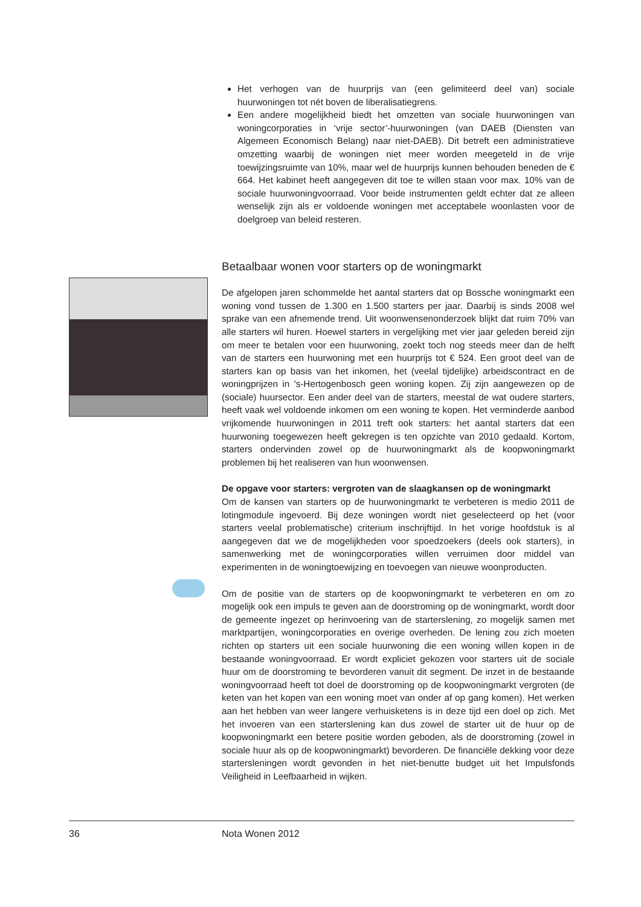Het verhogen van de huurprijs van (een gelimiteerd deel van) sociale huurwoningen tot nét boven de liberalisatiegrens.
Een andere mogelijkheid biedt het omzetten van sociale huurwoningen van woningcorporaties in ‘vrije sector’-huurwoningen (van DAEB (Diensten van Algemeen Economisch Belang) naar niet-DAEB). Dit betreft een administratieve omzetting waarbij de woningen niet meer worden meegeteld in de vrije toewijzingsruimte van 10%, maar wel de huurprijs kunnen behouden beneden de € 664. Het kabinet heeft aangegeven dit toe te willen staan voor max. 10% van de sociale huurwoningvoorraad. Voor beide instrumenten geldt echter dat ze alleen wenselijk zijn als er voldoende woningen met acceptabele woonlasten voor de doelgroep van beleid resteren.
Betaalbaar wonen voor starters op de woningmarkt
De afgelopen jaren schommelde het aantal starters dat op Bossche woningmarkt een woning vond tussen de 1.300 en 1.500 starters per jaar. Daarbij is sinds 2008 wel sprake van een afnemende trend. Uit woonwensenonderzoek blijkt dat ruim 70% van alle starters wil huren. Hoewel starters in vergelijking met vier jaar geleden bereid zijn om meer te betalen voor een huurwoning, zoekt toch nog steeds meer dan de helft van de starters een huurwoning met een huurprijs tot € 524. Een groot deel van de starters kan op basis van het inkomen, het (veelal tijdelijke) arbeidscontract en de woningprijzen in ’s-Hertogenbosch geen woning kopen. Zij zijn aangewezen op de (sociale) huursector. Een ander deel van de starters, meestal de wat oudere starters, heeft vaak wel voldoende inkomen om een woning te kopen. Het verminderde aanbod vrijkomende huurwoningen in 2011 treft ook starters: het aantal starters dat een huurwoning toegewezen heeft gekregen is ten opzichte van 2010 gedaald. Kortom, starters ondervinden zowel op de huurwoningmarkt als de koopwoningmarkt problemen bij het realiseren van hun woonwensen.
De opgave voor starters: vergroten van de slaagkansen op de woningmarkt
Om de kansen van starters op de huurwoningmarkt te verbeteren is medio 2011 de lotingmodule ingevoerd. Bij deze woningen wordt niet geselecteerd op het (voor starters veelal problematische) criterium inschrijftijd. In het vorige hoofdstuk is al aangegeven dat we de mogelijkheden voor spoedzoekers (deels ook starters), in samenwerking met de woningcorporaties willen verruimen door middel van experimenten in de woningtoewijzing en toevoegen van nieuwe woonproducten.
Om de positie van de starters op de koopwoningmarkt te verbeteren en om zo mogelijk ook een impuls te geven aan de doorstroming op de woningmarkt, wordt door de gemeente ingezet op herinvoering van de starterslening, zo mogelijk samen met marktpartijen, woningcorporaties en overige overheden. De lening zou zich moeten richten op starters uit een sociale huurwoning die een woning willen kopen in de bestaande woningvoorraad. Er wordt expliciet gekozen voor starters uit de sociale huur om de doorstroming te bevorderen vanuit dit segment. De inzet in de bestaande woningvoorraad heeft tot doel de doorstroming op de koopwoningmarkt vergroten (de keten van het kopen van een woning moet van onder af op gang komen). Het werken aan het hebben van weer langere verhuisketens is in deze tijd een doel op zich. Met het invoeren van een starterslening kan dus zowel de starter uit de huur op de koopwoningmarkt een betere positie worden geboden, als de doorstroming (zowel in sociale huur als op de koopwoningmarkt) bevorderen. De financiële dekking voor deze startersleningen wordt gevonden in het niet-benutte budget uit het Impulsfonds Veiligheid in Leefbaarheid in wijken.
36 Nota Wonen 2012